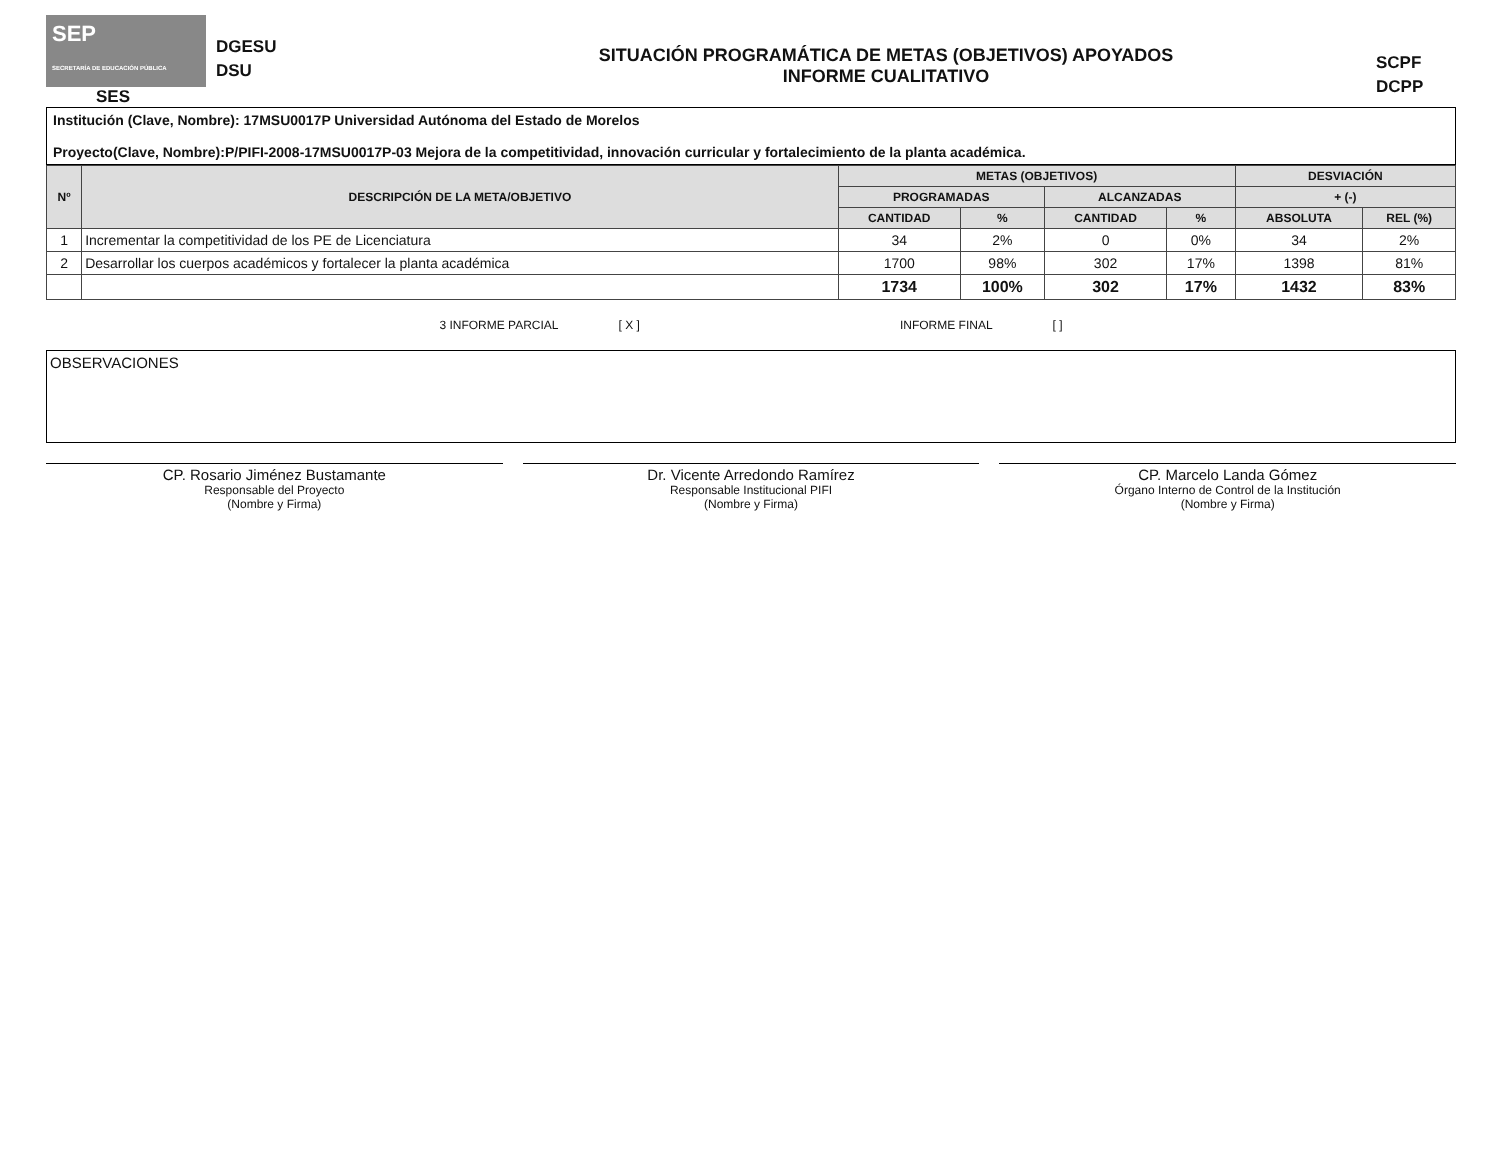SEP
SECRETARÍA DE EDUCACIÓN PÚBLICA
SES
DGESU
DSU
SITUACIÓN PROGRAMÁTICA DE METAS (OBJETIVOS) APOYADOS
INFORME CUALITATIVO
SCPF
DCPP
Institución (Clave, Nombre): 17MSU0017P Universidad Autónoma del Estado de Morelos
Proyecto(Clave, Nombre):P/PIFI-2008-17MSU0017P-03 Mejora de la competitividad, innovación curricular y fortalecimiento de la planta académica.
| Nº | DESCRIPCIÓN DE LA META/OBJETIVO | METAS (OBJETIVOS) | | | | DESVIACIÓN | |
| --- | --- | --- | --- | --- | --- | --- | --- |
| | | PROGRAMADAS | | ALCANZADAS | | + (-) | |
| | | CANTIDAD | % | CANTIDAD | % | ABSOLUTA | REL (%) |
| 1 | Incrementar la competitividad de los PE de Licenciatura | 34 | 2% | 0 | 0% | 34 | 2% |
| 2 | Desarrollar los cuerpos académicos y fortalecer la planta académica | 1700 | 98% | 302 | 17% | 1398 | 81% |
| | | 1734 | 100% | 302 | 17% | 1432 | 83% |
3 INFORME PARCIAL [ X ] INFORME FINAL [ ]
OBSERVACIONES
CP. Rosario Jiménez Bustamante
Responsable del Proyecto
(Nombre y Firma)
Dr. Vicente Arredondo Ramírez
Responsable Institucional PIFI
(Nombre y Firma)
CP. Marcelo Landa Gómez
Órgano Interno de Control de la Institución
(Nombre y Firma)